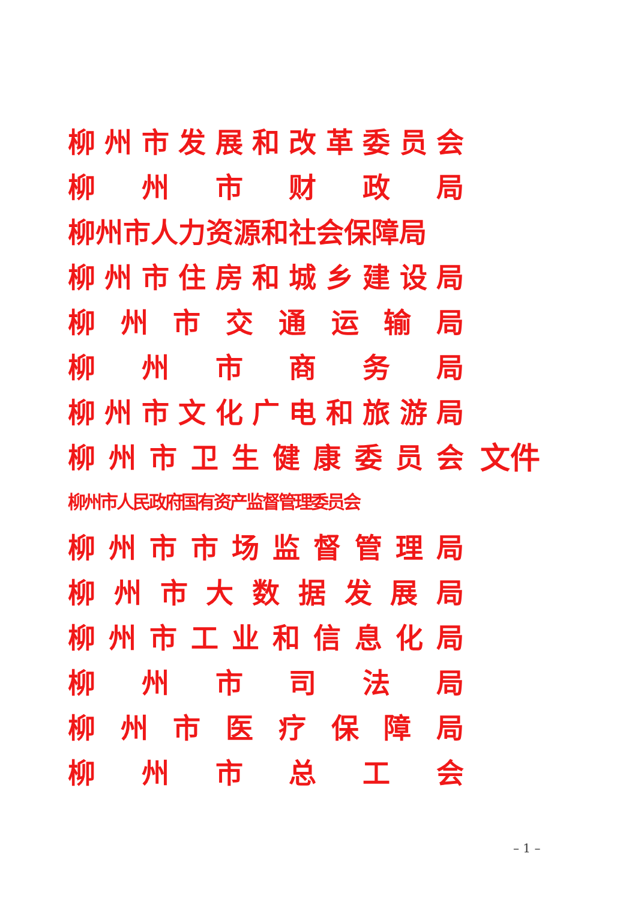柳州市发展和改革委员会
柳州市财政局
柳州市人力资源和社会保障局
柳州市住房和城乡建设局
柳州市交通运输局
柳州市商务局
柳州市文化广电和旅游局
柳州市卫生健康委员会
柳州市人民政府国有资产监督管理委员会
柳州市市场监督管理局
柳州市大数据发展局
柳州市工业和信息化局
柳州市司法局
柳州市医疗保障局
柳州市总工会
文件
– 1 –